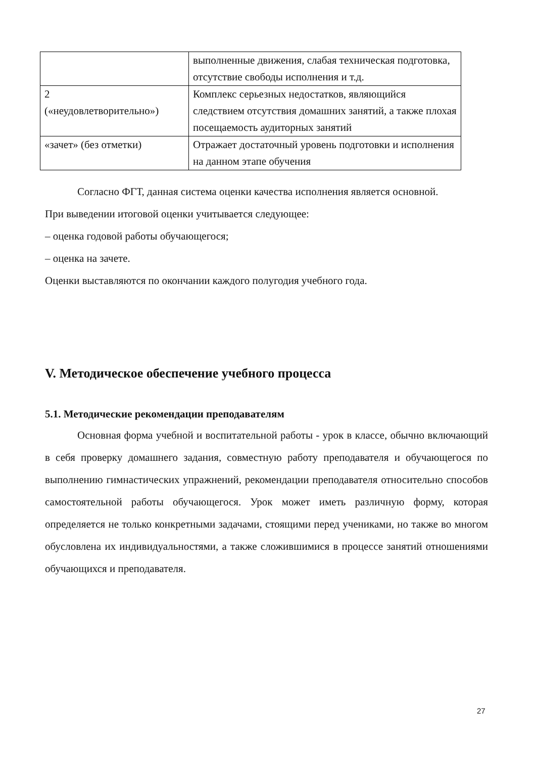| | выполненные движения, слабая техническая подготовка, отсутствие свободы исполнения и т.д. |
| 2 («неудовлетворительно») | Комплекс серьезных недостатков, являющийся следствием отсутствия домашних занятий, а также плохая посещаемость аудиторных занятий |
| «зачет» (без отметки) | Отражает достаточный уровень подготовки и исполнения на данном этапе обучения |
Согласно ФГТ, данная система оценки качества исполнения является основной.
При выведении итоговой оценки учитывается следующее:
– оценка годовой работы обучающегося;
– оценка на зачете.
Оценки выставляются по окончании каждого полугодия учебного года.
V. Методическое обеспечение учебного процесса
5.1. Методические рекомендации преподавателям
Основная форма учебной и воспитательной работы - урок в классе, обычно включающий в себя проверку домашнего задания, совместную работу преподавателя и обучающегося по выполнению гимнастических упражнений, рекомендации преподавателя относительно способов самостоятельной работы обучающегося. Урок может иметь различную форму, которая определяется не только конкретными задачами, стоящими перед учениками, но также во многом обусловлена их индивидуальностями, а также сложившимися в процессе занятий отношениями обучающихся и преподавателя.
27